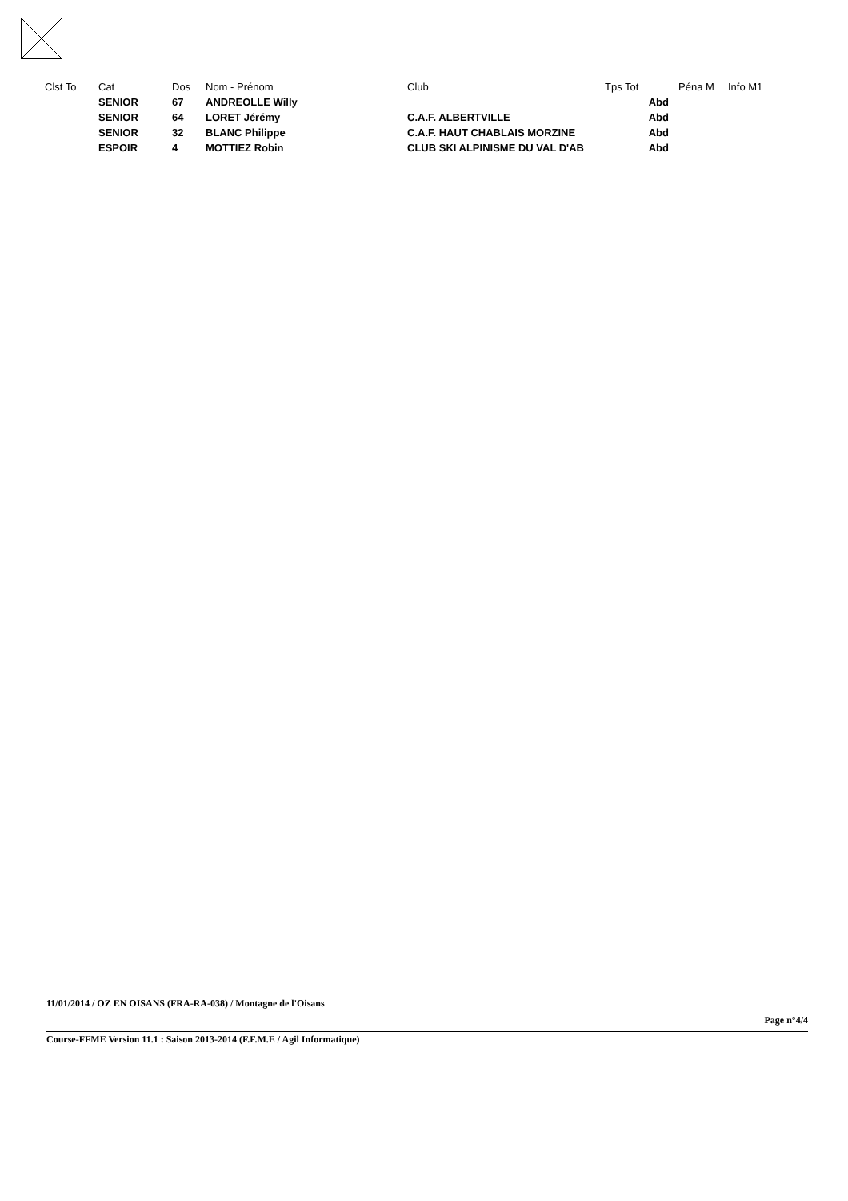| Clst To | Cat | Dos | Nom - Prénom | Club | Tps Tot | Péna M | Info M1 |
| --- | --- | --- | --- | --- | --- | --- | --- |
| | SENIOR | 67 | ANDREOLLE Willy | | Abd | | |
| | SENIOR | 64 | LORET Jérémy | C.A.F. ALBERTVILLE | Abd | | |
| | SENIOR | 32 | BLANC Philippe | C.A.F. HAUT CHABLAIS MORZINE | Abd | | |
| | ESPOIR | 4 | MOTTIEZ Robin | CLUB SKI ALPINISME DU VAL D'AB | Abd | | |
11/01/2014 / OZ EN OISANS (FRA-RA-038) / Montagne de l'Oisans
Page n°4/4
Course-FFME Version 11.1 : Saison 2013-2014 (F.F.M.E / Agil Informatique)